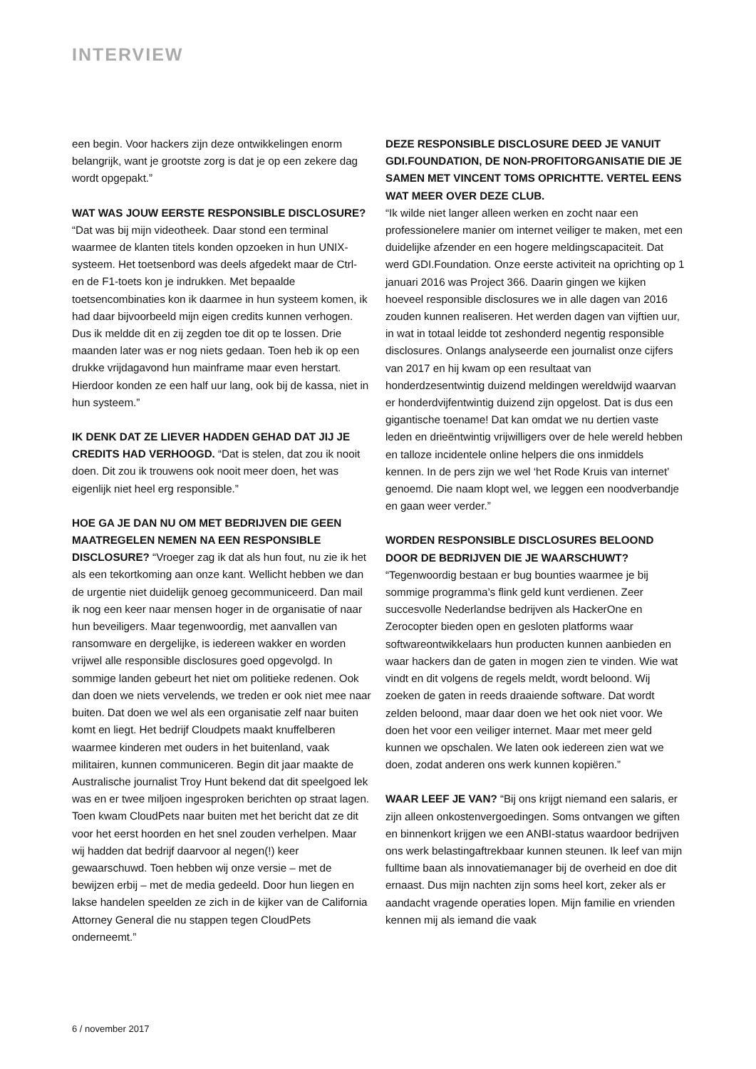INTERVIEW
een begin. Voor hackers zijn deze ontwikkelingen enorm belangrijk, want je grootste zorg is dat je op een zekere dag wordt opgepakt.”
WAT WAS JOUW EERSTE RESPONSIBLE DISCLOSURE? “Dat was bij mijn videotheek. Daar stond een terminal waarmee de klanten titels konden opzoeken in hun UNIX-systeem. Het toetsenbord was deels afgedekt maar de Ctrl- en de F1-toets kon je indrukken. Met bepaalde toetsencombinaties kon ik daarmee in hun systeem komen, ik had daar bijvoorbeeld mijn eigen credits kunnen verhogen. Dus ik meldde dit en zij zegden toe dit op te lossen. Drie maanden later was er nog niets gedaan. Toen heb ik op een drukke vrijdagavond hun mainframe maar even herstart. Hierdoor konden ze een half uur lang, ook bij de kassa, niet in hun systeem.”
IK DENK DAT ZE LIEVER HADDEN GEHAD DAT JIJ JE CREDITS HAD VERHOOGD. “Dat is stelen, dat zou ik nooit doen. Dit zou ik trouwens ook nooit meer doen, het was eigenlijk niet heel erg responsible.”
HOE GA JE DAN NU OM MET BEDRIJVEN DIE GEEN MAATREGELEN NEMEN NA EEN RESPONSIBLE DISCLOSURE? “Vroeger zag ik dat als hun fout, nu zie ik het als een tekortkoming aan onze kant. Wellicht hebben we dan de urgentie niet duidelijk genoeg gecommuniceerd. Dan mail ik nog een keer naar mensen hoger in de organisatie of naar hun beveiligers. Maar tegenwoordig, met aanvallen van ransomware en dergelijke, is iedereen wakker en worden vrijwel alle responsible disclosures goed opgevolgd. In sommige landen gebeurt het niet om politieke redenen. Ook dan doen we niets vervelends, we treden er ook niet mee naar buiten. Dat doen we wel als een organisatie zelf naar buiten komt en liegt. Het bedrijf Cloudpets maakt knuffelberen waarmee kinderen met ouders in het buitenland, vaak militairen, kunnen communiceren. Begin dit jaar maakte de Australische journalist Troy Hunt bekend dat dit speelgoed lek was en er twee miljoen ingesproken berichten op straat lagen. Toen kwam CloudPets naar buiten met het bericht dat ze dit voor het eerst hoorden en het snel zouden verhelpen. Maar wij hadden dat bedrijf daarvoor al negen(!) keer gewaarschuwd. Toen hebben wij onze versie – met de bewijzen erbij – met de media gedeeld. Door hun liegen en lakse handelen speelden ze zich in de kijker van de California Attorney General die nu stappen tegen CloudPets onderneemt.”
DEZE RESPONSIBLE DISCLOSURE DEED JE VANUIT GDI.FOUNDATION, DE NON-PROFITORGANISATIE DIE JE SAMEN MET VINCENT TOMS OPRICHTTE. VERTEL EENS WAT MEER OVER DEZE CLUB.
“Ik wilde niet langer alleen werken en zocht naar een professionelere manier om internet veiliger te maken, met een duidelijke afzender en een hogere meldingscapaciteit. Dat werd GDI.Foundation. Onze eerste activiteit na oprichting op 1 januari 2016 was Project 366. Daarin gingen we kijken hoeveel responsible disclosures we in alle dagen van 2016 zouden kunnen realiseren. Het werden dagen van vijftien uur, in wat in totaal leidde tot zeshonderd negentig responsible disclosures. Onlangs analyseerde een journalist onze cijfers van 2017 en hij kwam op een resultaat van honderdzesentwintig duizend meldingen wereldwijd waarvan er honderdvijfentwintig duizend zijn opgelost. Dat is dus een gigantische toename! Dat kan omdat we nu dertien vaste leden en drieëntwintig vrijwilligers over de hele wereld hebben en talloze incidentele online helpers die ons inmiddels kennen. In de pers zijn we wel ‘het Rode Kruis van internet’ genoemd. Die naam klopt wel, we leggen een noodverbandje en gaan weer verder.”
WORDEN RESPONSIBLE DISCLOSURES BELOOND DOOR DE BEDRIJVEN DIE JE WAARSCHUWT?
“Tegenwoordig bestaan er bug bounties waarmee je bij sommige programma’s flink geld kunt verdienen. Zeer succesvolle Nederlandse bedrijven als HackerOne en Zerocopter bieden open en gesloten platforms waar softwareontwikkelaars hun producten kunnen aanbieden en waar hackers dan de gaten in mogen zien te vinden. Wie wat vindt en dit volgens de regels meldt, wordt beloond. Wij zoeken de gaten in reeds draaiende software. Dat wordt zelden beloond, maar daar doen we het ook niet voor. We doen het voor een veiliger internet. Maar met meer geld kunnen we opschalen. We laten ook iedereen zien wat we doen, zodat anderen ons werk kunnen kopiëren.”
WAAR LEEF JE VAN? “Bij ons krijgt niemand een salaris, er zijn alleen onkostenvergoedingen. Soms ontvangen we giften en binnenkort krijgen we een ANBI-status waardoor bedrijven ons werk belastingaftrekbaar kunnen steunen. Ik leef van mijn fulltime baan als innovatiemanager bij de overheid en doe dit ernaast. Dus mijn nachten zijn soms heel kort, zeker als er aandacht vragende operaties lopen. Mijn familie en vrienden kennen mij als iemand die vaak
6 / november 2017